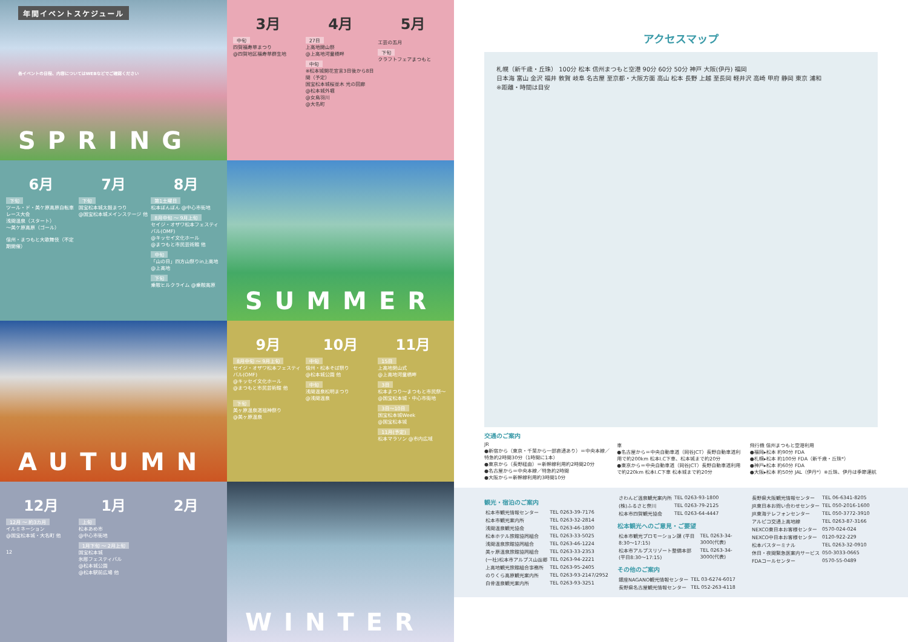年間イベントスケジュール
各イベントの日程、内容についてはWEBなどでご確認ください
SPRING
3月
中旬
四賀福寿草まつり
@四賀地区福寿草群生地
4月
27日
上高地開山祭
@上高地河童橋畔
中旬
※松本城開花宣言3日後から8日間（予定）
国宝松本城桜並木 光の回廊
@松本城外堀
@女鳥羽川
@大名町
5月
工芸の五月
下旬
クラフトフェアまつもと
6月
下旬
ツール・ド・美ケ原高原自転車レース大会
浅間温泉（スタート）
～美ケ原高原（ゴール）
信州・まつもと大歌舞伎（不定期開催）
7月
下旬
国宝松本城太鼓まつり
@国宝松本城メインステージ 他
8月
第1土曜日
松本ぼんぼん @中心市街地
8月中旬 ～ 9月上旬
セイジ・オザワ松本フェスティバル(OMF)
@キッセイ文化ホール
@まつもと市民芸術館 他
中旬
「山の日」四方山祭りin上高地 @上高地
下旬
乗鞍ヒルクライム @乗鞍高原
SUMMER
AUTUMN
9月
8月中旬 ～ 9月上旬
セイジ・オザワ松本フェスティバル(OMF)
@キッセイ文化ホール
@まつもと市民芸術館 他
下旬
美ヶ原温泉道祖神祭り
@美ヶ原温泉
10月
中旬
信州・松本そば祭り
@松本城公園 他
中旬
浅間温泉松明まつり
@浅間温泉
11月
15日
上高地閉山式
@上高地河童橋畔
3日
松本まつり～まつもと市民祭～
@国宝松本城・中心市街地
3日～10日
国宝松本城Week
@国宝松本城
11月(予定)
松本マラソン @市内広域
12月
12月 ～ 約3カ月
イルミネーション
@国宝松本城・大名町 他
12
1月
上旬
松本あめ市
@中心市街地
1月下旬 ～ 2月上旬
国宝松本城
氷彫フェスティバル
@松本城公園
@松本駅前広場 他
2月
WINTER
アクセスマップ
札幌（新千歳・丘珠） 100分 松本 信州まつもと空港 90分 60分 50分 神戸 大阪(伊丹) 福岡
日本海 富山 金沢 福井 敦賀 岐阜 名古屋 至京都・大阪方面 高山 松本 長野 上越 至長岡 軽井沢 高崎 甲府 静岡 東京 浦和
※距離・時間は目安
交通のご案内
JR
●新宿から（東京・千葉から一部直通あり）＝中央本線／特急約2時間30分（1時間に1本）
●東京から（長野経由）＝新幹線利用約2時間20分
●名古屋から＝中央本線／特急約2時間
●大阪から＝新幹線利用約3時間10分
車
●名古屋から＝中央自動車道（岡谷JCT）長野自動車道利用で約200km 松本I.C下車、松本城まで約20分
●東京から＝中央自動車道（岡谷JCT）長野自動車道利用で約220km 松本I.C下車 松本城まで約20分
飛行機 信州まつもと空港利用
●福岡▸松本 約90分 FDA
●札幌▸松本 約100分 FDA（新千歳・丘珠*）
●神戸▸松本 約60分 FDA
●大阪▸松本 約50分 JAL（伊丹*）※丘珠、伊丹は季節運航
観光・宿泊のご案内
| 松本市観光情報センター | TEL 0263-39-7176 |
| 松本市観光案内所 | TEL 0263-32-2814 |
| 浅間温泉観光協会 | TEL 0263-46-1800 |
| 松本ホテル旅館協同組合 | TEL 0263-33-5025 |
| 浅間温泉旅館協同組合 | TEL 0263-46-1224 |
| 美ヶ原温泉旅館協同組合 | TEL 0263-33-2353 |
| (一社)松本市アルプス山岳郷 | TEL 0263-94-2221 |
| 上高地観光旅館組合事務所 | TEL 0263-95-2405 |
| のりくら高原観光案内所 | TEL 0263-93-2147/2952 |
| 白骨温泉観光案内所 | TEL 0263-93-3251 |
| さわんど温泉観光案内所 | TEL 0263-93-1800 |
| (株)ふるさと奈川 | TEL 0263-79-2125 |
| 松本市四賀観光協会 | TEL 0263-64-4447 |
松本観光へのご意見・ご要望
| 松本市観光プロモーション課 (平日8:30～17:15) | TEL 0263-34-3000(代表) |
| 松本市アルプスリゾート整備本部 (平日8:30～17:15) | TEL 0263-34-3000(代表) |
その他のご案内
| 銀座NAGANO観光情報センター | TEL 03-6274-6017 |
| 長野県名古屋観光情報センター | TEL 052-263-4118 |
| 長野県大阪観光情報センター | TEL 06-6341-8205 |
| JR東日本お問い合わせセンター | TEL 050-2016-1600 |
| JR東海テレフォンセンター | TEL 050-3772-3910 |
| アルピコ交通上高地線 | TEL 0263-87-3166 |
| NEXCO東日本お客様センター | 0570-024-024 |
| NEXCO中日本お客様センター | 0120-922-229 |
| 松本バスターミナル | TEL 0263-32-0910 |
| 休日・夜間緊急医案内サービス | 050-3033-0665 |
| FDAコールセンター | 0570-55-0489 |